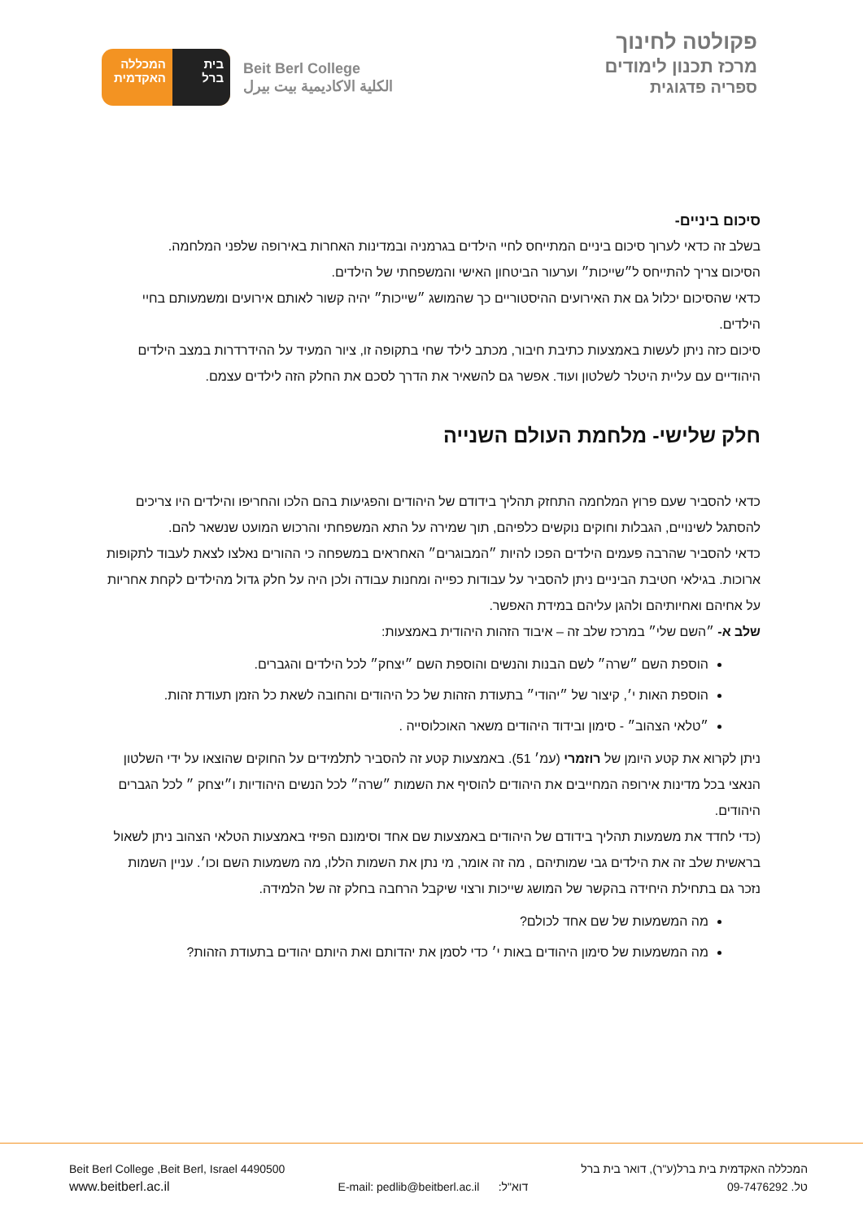בית
ברל
המכללה
האקדמית
Beit Berl College
الكلية الاكاديمية بيت بيرل
פקולטה לחינוך
מרכז תכנון לימודים
ספריה פדגוגית
סיכום ביניים-
בשלב זה כדאי לערוך סיכום ביניים המתייחס לחיי הילדים בגרמניה ובמדינות האחרות באירופה שלפני המלחמה.
הסיכום צריך להתייחס ל״שייכות״ וערעור הביטחון האישי והמשפחתי של הילדים.
כדאי שהסיכום יכלול גם את האירועים ההיסטוריים כך שהמושג ״שייכות״ יהיה קשור לאותם אירועים ומשמעותם בחיי הילדים.
סיכום כזה ניתן לעשות באמצעות כתיבת חיבור, מכתב לילד שחי בתקופה זו, ציור המעיד על ההידרדרות במצב הילדים היהודיים עם עליית היטלר לשלטון ועוד. אפשר גם להשאיר את הדרך לסכם את החלק הזה לילדים עצמם.
חלק שלישי- מלחמת העולם השנייה
כדאי להסביר שעם פרוץ המלחמה התחזק תהליך בידודם של היהודים והפגיעות בהם הלכו והחריפו והילדים היו צריכים להסתגל לשינויים, הגבלות וחוקים נוקשים כלפיהם, תוך שמירה על התא המשפחתי והרכוש המועט שנשאר להם.
כדאי להסביר שהרבה פעמים הילדים הפכו להיות ״המבוגרים״ האחראים במשפחה כי ההורים נאלצו לצאת לעבוד לתקופות ארוכות. בגילאי חטיבת הביניים ניתן להסביר על עבודות כפייה ומחנות עבודה ולכן היה על חלק גדול מהילדים לקחת אחריות על אחיהם ואחיותיהם ולהגן עליהם במידת האפשר.
שלב א- ״השם שלי״ במרכז שלב זה – איבוד הזהות היהודית באמצעות:
הוספת השם ״שרה״ לשם הבנות והנשים והוספת השם ״יצחק״ לכל הילדים והגברים.
הוספת האות י׳, קיצור של ״יהודי״ בתעודת הזהות של כל היהודים והחובה לשאת כל הזמן תעודת זהות.
״טלאי הצהוב״ - סימון ובידוד היהודים משאר האוכלוסייה .
ניתן לקרוא את קטע היומן של רוזמרי (עמ׳ 51). באמצעות קטע זה להסביר לתלמידים על החוקים שהוצאו על ידי השלטון הנאצי בכל מדינות אירופה המחייבים את היהודים להוסיף את השמות ״שרה״ לכל הנשים היהודיות ו״יצחק ״ לכל הגברים היהודים.
(כדי לחדד את משמעות תהליך בידודם של היהודים באמצעות שם אחד וסימונם הפיזי באמצעות הטלאי הצהוב ניתן לשאול בראשית שלב זה את הילדים גבי שמותיהם , מה זה אומר, מי נתן את השמות הללו, מה משמעות השם וכו׳. עניין השמות נזכר גם בתחילת היחידה בהקשר של המושג שייכות ורצוי שיקבל הרחבה בחלק זה של הלמידה.
מה המשמעות של שם אחד לכולם?
מה המשמעות של סימון היהודים באות י׳ כדי לסמן את יהדותם ואת היותם יהודים בתעודת הזהות?
Beit Berl College ,Beit Berl, Israel 4490500
www.beitberl.ac.il
E-mail: pedlib@beitberl.ac.il דוא"ל:
המכללה האקדמית בית ברל(ע"ר), דואר בית ברל
טל. 09-7476292